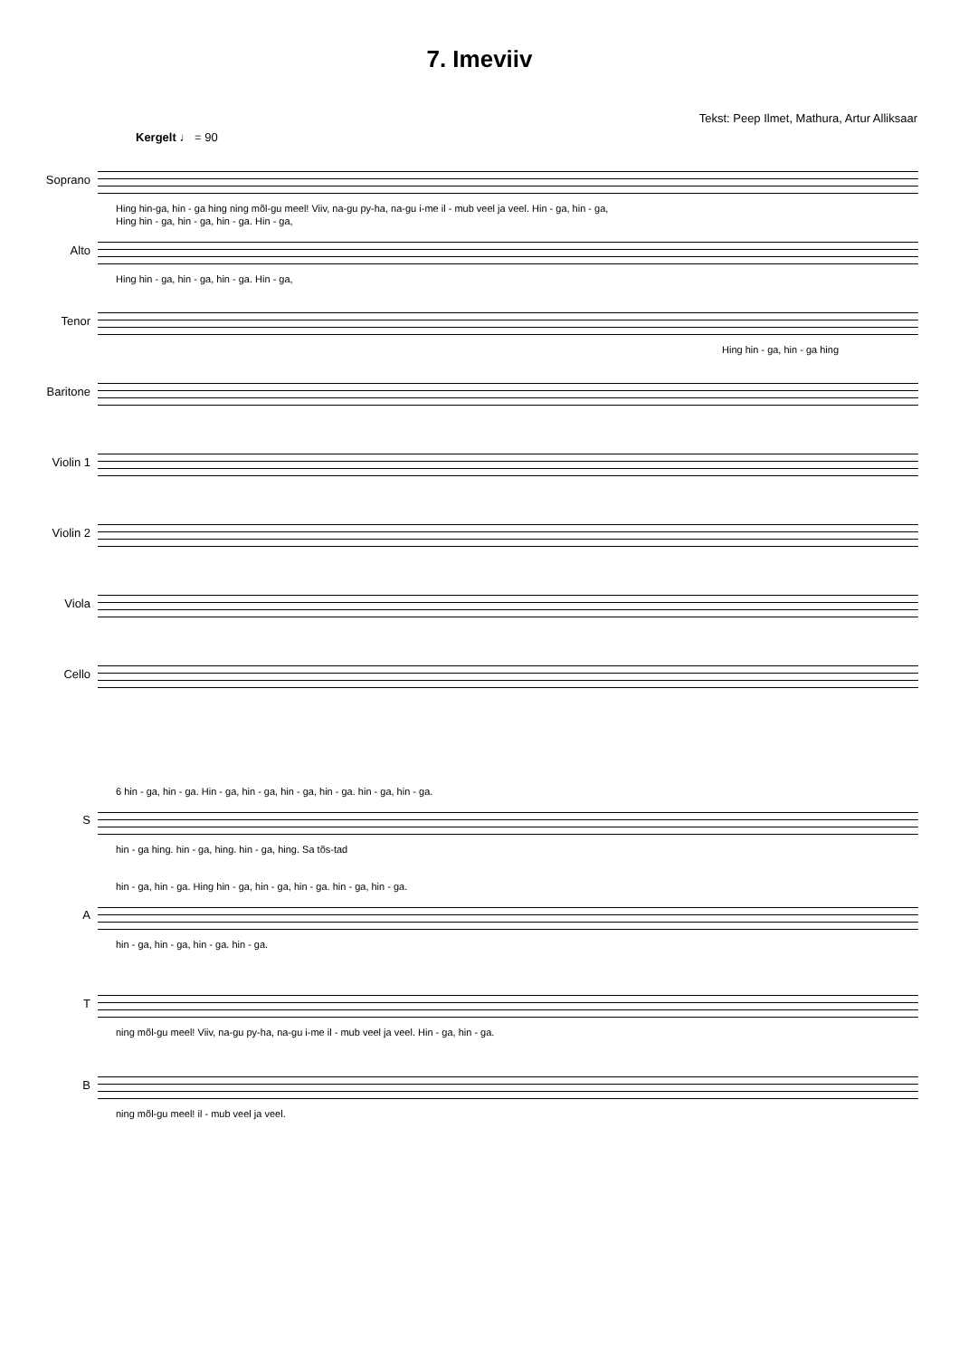7. Imeviiv
Tekst: Peep Ilmet, Mathura, Artur Alliksaar
Kergelt ♩ = 90
Soprano
Hing hin-ga, hin - ga hing ning mõl-gu meel! Viiv, na-gu py-ha, na-gu i-me il - mub veel ja veel. Hin - ga, hin - ga,
Alto
Hing hin - ga, hin - ga, hin - ga. Hin - ga,
Hing hin - ga, hin - ga, hin - ga. Hin - ga,
Tenor
Hing hin - ga, hin - ga hing
Baritone
Violin 1
Violin 2
Viola
Cello
S
6 hin - ga, hin - ga. Hin - ga, hin - ga, hin - ga, hin - ga. hin - ga, hin - ga.
hin - ga hing. hin - ga, hing. hin - ga, hing. Sa tõs-tad
A
hin - ga, hin - ga. Hing hin - ga, hin - ga, hin - ga. hin - ga, hin - ga.
hin - ga, hin - ga, hin - ga. hin - ga.
T
ning mõl-gu meel! Viiv, na-gu py-ha, na-gu i-me il - mub veel ja veel. Hin - ga, hin - ga.
B
ning mõl-gu meel! il - mub veel ja veel.